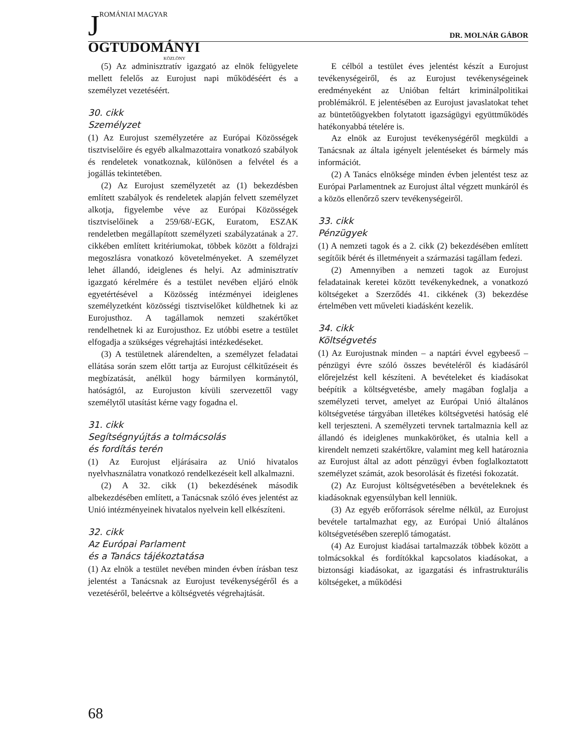JROMÁNIAI MAGYAR
OGTUDOMÁNYI
KÖZLÖNY
DR. MOLNÁR GÁBOR
(5) Az adminisztratív igazgató az elnök felügyelete mellett felelős az Eurojust napi működéséért és a személyzet vezetéséért.
30. cikk
Személyzet
(1) Az Eurojust személyzetére az Európai Közösségek tisztviselőire és egyéb alkalmazottaira vonatkozó szabályok és rendeletek vonatkoznak, különösen a felvétel és a jogállás tekintetében.
(2) Az Eurojust személyzetét az (1) bekezdésben említett szabályok és rendeletek alapján felvett személyzet alkotja, figyelembe véve az Európai Közösségek tisztviselőinek a 259/68/-EGK, Euratom, ESZAK rendeletben megállapított személyzeti szabályzatának a 27. cikkében említett kritériumokat, többek között a földrajzi megoszlásra vonatkozó követelményeket. A személyzet lehet állandó, ideiglenes és helyi. Az adminisztratív igazgató kérelmére és a testület nevében eljáró elnök egyetértésével a Közösség intézményei ideiglenes személyzetként közösségi tisztviselőket küldhetnek ki az Eurojusthoz. A tagállamok nemzeti szakértőket rendelhetnek ki az Eurojusthoz. Ez utóbbi esetre a testület elfogadja a szükséges végrehajtási intézkedéseket.
(3) A testületnek alárendelten, a személyzet feladatai ellátása során szem előtt tartja az Eurojust célkitűzéseit és megbízatását, anélkül hogy bármilyen kormánytól, hatóságtól, az Eurojuston kívüli szervezettől vagy személytől utasítást kérne vagy fogadna el.
31. cikk
Segítségnyújtás a tolmácsolás
és fordítás terén
(1) Az Eurojust eljárásaira az Unió hivatalos nyelvhasználatra vonatkozó rendelkezéseit kell alkalmazni.
(2) A 32. cikk (1) bekezdésének második albekezdésében említett, a Tanácsnak szóló éves jelentést az Unió intézményeinek hivatalos nyelvein kell elkészíteni.
32. cikk
Az Európai Parlament
és a Tanács tájékoztatása
(1) Az elnök a testület nevében minden évben írásban tesz jelentést a Tanácsnak az Eurojust tevékenységéről és a vezetéséről, beleértve a költségvetés végrehajtását.
E célból a testület éves jelentést készít a Eurojust tevékenységeiről, és az Eurojust tevékenységeinek eredményeként az Unióban feltárt kriminálpolitikai problémákról. E jelentésében az Eurojust javaslatokat tehet az büntetőügyekben folytatott igazságügyi együttműködés hatékonyabbá tételére is.
Az elnök az Eurojust tevékenységéről megküldi a Tanácsnak az általa igényelt jelentéseket és bármely más információt.
(2) A Tanács elnöksége minden évben jelentést tesz az Európai Parlamentnek az Eurojust által végzett munkáról és a közös ellenőrző szerv tevékenységeiről.
33. cikk
Pénzügyek
(1) A nemzeti tagok és a 2. cikk (2) bekezdésében említett segítőik bérét és illetményeit a származási tagállam fedezi.
(2) Amennyiben a nemzeti tagok az Eurojust feladatainak keretei között tevékenykednek, a vonatkozó költségeket a Szerződés 41. cikkének (3) bekezdése értelmében vett műveleti kiadásként kezelik.
34. cikk
Költségvetés
(1) Az Eurojustnak minden – a naptári évvel egybeeső – pénzügyi évre szóló összes bevételéről és kiadásáról előrejelzést kell készíteni. A bevételeket és kiadásokat beépítik a költségvetésbe, amely magában foglalja a személyzeti tervet, amelyet az Európai Unió általános költségvetése tárgyában illetékes költségvetési hatóság elé kell terjeszteni. A személyzeti tervnek tartalmaznia kell az állandó és ideiglenes munkaköröket, és utalnia kell a kirendelt nemzeti szakértőkre, valamint meg kell határoznia az Eurojust által az adott pénzügyi évben foglalkoztatott személyzet számát, azok besorolását és fizetési fokozatát.
(2) Az Eurojust költségvetésében a bevételeknek és kiadásoknak egyensúlyban kell lenniük.
(3) Az egyéb erőforrások sérelme nélkül, az Eurojust bevétele tartalmazhat egy, az Európai Unió általános költségvetésében szereplő támogatást.
(4) Az Eurojust kiadásai tartalmazzák többek között a tolmácsokkal és fordítókkal kapcsolatos kiadásokat, a biztonsági kiadásokat, az igazgatási és infrastrukturális költségeket, a működési
68